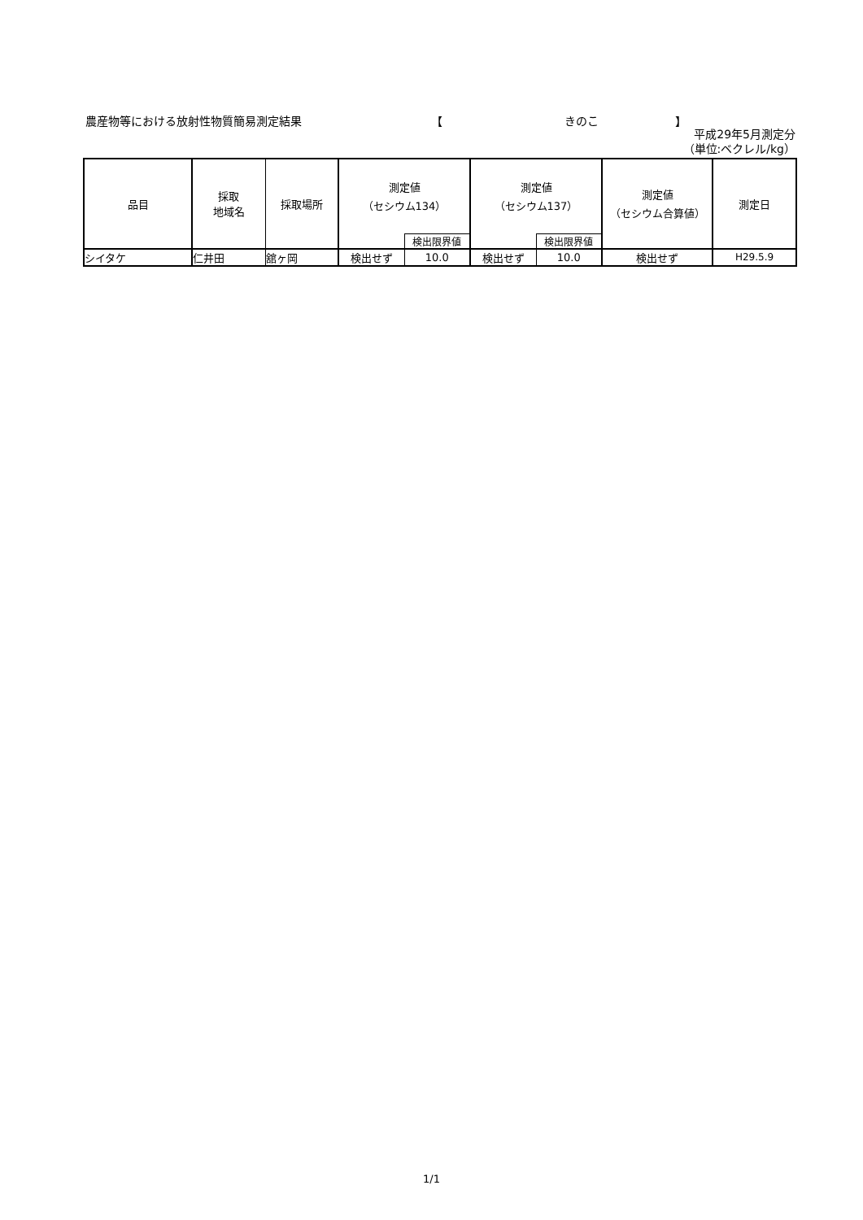農産物等における放射性物質簡易測定結果 【 きのこ 】
平成29年5月測定分
（単位:ベクレル/kg）
| 品目 | 採取 地域名 | 採取場所 | 測定値 （セシウム134） | | 測定値 （セシウム137） | | 測定値 （セシウム合算値） | 測定日 |
| --- | --- | --- | --- | --- | --- | --- | --- | --- |
| | | | | 検出限界値 | | 検出限界値 | | |
| シイタケ | 仁井田 | 舘ヶ岡 | 検出せず | 10.0 | 検出せず | 10.0 | 検出せず | H29.5.9 |
1/1